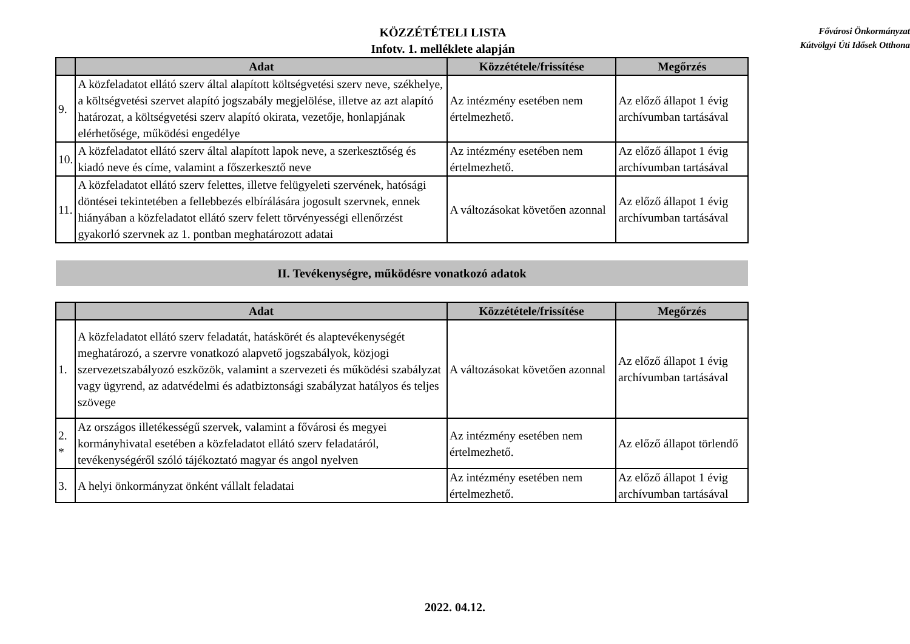KÖZZÉTÉTELI LISTA
Infotv. 1. melléklete alapján
Fővárosi Önkormányzat
Kútvölgyi Úti Idősek Otthona
| | Adat | Közzététele/frissítése | Megőrzés |
| --- | --- | --- | --- |
| 9. | A közfeladatot ellátó szerv által alapított költségvetési szerv neve, székhelye, a költségvetési szervet alapító jogszabály megjelölése, illetve az azt alapító határozat, a költségvetési szerv alapító okirata, vezetője, honlapjának elérhetősége, működési engedélye | Az intézmény esetében nem értelmezhető. | Az előző állapot 1 évig archívumban tartásával |
| 10. | A közfeladatot ellátó szerv által alapított lapok neve, a szerkesztőség és kiadó neve és címe, valamint a főszerkesztő neve | Az intézmény esetében nem értelmezhető. | Az előző állapot 1 évig archívumban tartásával |
| 11. | A közfeladatot ellátó szerv felettes, illetve felügyeleti szervének, hatósági döntései tekintetében a fellebbezés elbírálására jogosult szervnek, ennek hiányában a közfeladatot ellátó szerv felett törvényességi ellenőrzést gyakorló szervnek az 1. pontban meghatározott adatai | A változásokat követően azonnal | Az előző állapot 1 évig archívumban tartásával |
II. Tevékenységre, működésre vonatkozó adatok
| | Adat | Közzététele/frissítése | Megőrzés |
| --- | --- | --- | --- |
| 1. | A közfeladatot ellátó szerv feladatát, hatáskörét és alaptevékenységét meghatározó, a szervre vonatkozó alapvető jogszabályok, közjogi szervezetszabályozó eszközök, valamint a szervezeti és működési szabályzat vagy ügyrend, az adatvédelmi és adatbiztonsági szabályzat hatályos és teljes szövege | A változásokat követően azonnal | Az előző állapot 1 évig archívumban tartásával |
| 2. * | Az országos illetékességű szervek, valamint a fővárosi és megyei kormányhivatal esetében a közfeladatot ellátó szerv feladatáról, tevékenységéről szóló tájékoztató magyar és angol nyelven | Az intézmény esetében nem értelmezhető. | Az előző állapot törlendő |
| 3. | A helyi önkormányzat önként vállalt feladatai | Az intézmény esetében nem értelmezhető. | Az előző állapot 1 évig archívumban tartásával |
2022. 04.12.